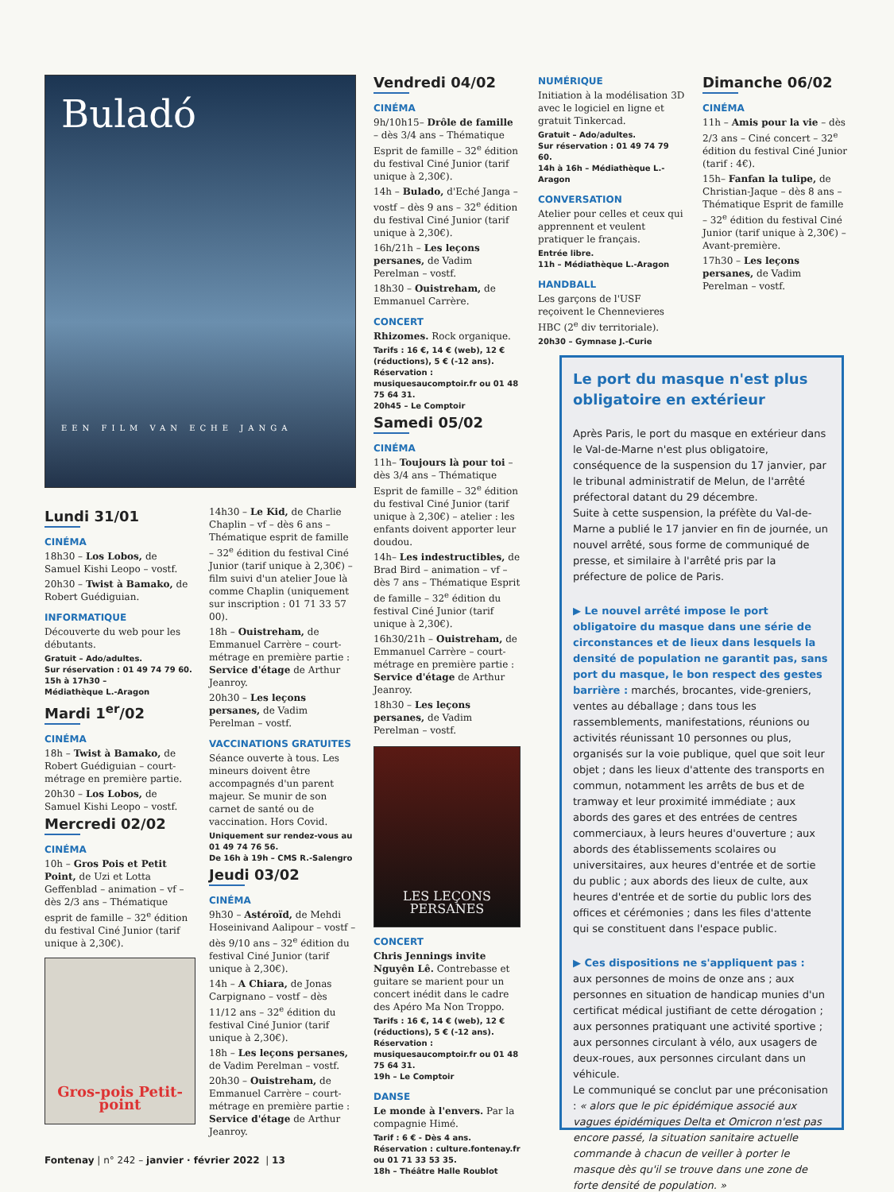Buladó
EEN FILM VAN ECHE JANGA
Lundi 31/01
CINÉMA
18h30 – Los Lobos, de Samuel Kishi Leopo – vostf.
20h30 – Twist à Bamako, de Robert Guédiguian.
INFORMATIQUE
Découverte du web pour les débutants.
Gratuit – Ado/adultes.
Sur réservation : 01 49 74 79 60.
15h à 17h30 –
Médiathèque L.-Aragon
Mardi 1<sup>er</sup>/02
CINÉMA
18h – Twist à Bamako, de Robert Guédiguian – court-métrage en première partie.
20h30 – Los Lobos, de Samuel Kishi Leopo – vostf.
Mercredi 02/02
CINÉMA
10h – Gros Pois et Petit Point, de Uzi et Lotta Geffenblad – animation – vf – dès 2/3 ans – Thématique esprit de famille – 32<sup>e</sup> édition du festival Ciné Junior (tarif unique à 2,30€).
Gros-pois Petit-point
14h30 – Le Kid, de Charlie Chaplin – vf – dès 6 ans – Thématique esprit de famille – 32<sup>e</sup> édition du festival Ciné Junior (tarif unique à 2,30€) – film suivi d'un atelier Joue là comme Chaplin (uniquement sur inscription : 01 71 33 57 00).
18h – Ouistreham, de Emmanuel Carrère – court-métrage en première partie : Service d'étage de Arthur Jeanroy.
20h30 – Les leçons persanes, de Vadim Perelman – vostf.
VACCINATIONS GRATUITES
Séance ouverte à tous. Les mineurs doivent être accompagnés d'un parent majeur. Se munir de son carnet de santé ou de vaccination. Hors Covid.
Uniquement sur rendez-vous au 01 49 74 76 56.
De 16h à 19h – CMS R.-Salengro
Jeudi 03/02
CINÉMA
9h30 – Astéroïd, de Mehdi Hoseinivand Aalipour – vostf – dès 9/10 ans – 32<sup>e</sup> édition du festival Ciné Junior (tarif unique à 2,30€).
14h – A Chiara, de Jonas Carpignano – vostf – dès 11/12 ans – 32<sup>e</sup> édition du festival Ciné Junior (tarif unique à 2,30€).
18h – Les leçons persanes, de Vadim Perelman – vostf.
20h30 – Ouistreham, de Emmanuel Carrère – court-métrage en première partie : Service d'étage de Arthur Jeanroy.
Vendredi 04/02
CINÉMA
9h/10h15– Drôle de famille – dès 3/4 ans – Thématique Esprit de famille – 32<sup>e</sup> édition du festival Ciné Junior (tarif unique à 2,30€).
14h – Bulado, d'Eché Janga – vostf – dès 9 ans – 32<sup>e</sup> édition du festival Ciné Junior (tarif unique à 2,30€).
16h/21h – Les leçons persanes, de Vadim Perelman – vostf.
18h30 – Ouistreham, de Emmanuel Carrère.
CONCERT
Rhizomes. Rock organique.
Tarifs : 16 €, 14 € (web), 12 € (réductions), 5 € (-12 ans).
Réservation : musiquesaucomptoir.fr ou 01 48 75 64 31.
20h45 – Le Comptoir
Samedi 05/02
CINÉMA
11h– Toujours là pour toi – dès 3/4 ans – Thématique Esprit de famille – 32<sup>e</sup> édition du festival Ciné Junior (tarif unique à 2,30€) – atelier : les enfants doivent apporter leur doudou.
14h– Les indestructibles, de Brad Bird – animation – vf – dès 7 ans – Thématique Esprit de famille – 32<sup>e</sup> édition du festival Ciné Junior (tarif unique à 2,30€).
16h30/21h – Ouistreham, de Emmanuel Carrère – court-métrage en première partie : Service d'étage de Arthur Jeanroy.
18h30 – Les leçons persanes, de Vadim Perelman – vostf.
LES LEÇONS PERSANES
CONCERT
Chris Jennings invite Nguyên Lê. Contrebasse et guitare se marient pour un concert inédit dans le cadre des Apéro Ma Non Troppo.
Tarifs : 16 €, 14 € (web), 12 € (réductions), 5 € (-12 ans).
Réservation : musiquesaucomptoir.fr ou 01 48 75 64 31.
19h – Le Comptoir
DANSE
Le monde à l'envers. Par la compagnie Himé.
Tarif : 6 € - Dès 4 ans.
Réservation : culture.fontenay.fr ou 01 71 33 53 35.
18h – Théâtre Halle Roublot
NUMÉRIQUE
Initiation à la modélisation 3D avec le logiciel en ligne et gratuit Tinkercad.
Gratuit – Ado/adultes.
Sur réservation : 01 49 74 79 60.
14h à 16h – Médiathèque L.-Aragon
CONVERSATION
Atelier pour celles et ceux qui apprennent et veulent pratiquer le français.
Entrée libre.
11h – Médiathèque L.-Aragon
HANDBALL
Les garçons de l'USF reçoivent le Chennevieres HBC (2<sup>e</sup> div territoriale).
20h30 – Gymnase J.-Curie
Dimanche 06/02
CINÉMA
11h – Amis pour la vie – dès 2/3 ans – Ciné concert – 32<sup>e</sup> édition du festival Ciné Junior (tarif : 4€).
15h– Fanfan la tulipe, de Christian-Jaque – dès 8 ans – Thématique Esprit de famille – 32<sup>e</sup> édition du festival Ciné Junior (tarif unique à 2,30€) – Avant-première.
17h30 – Les leçons persanes, de Vadim Perelman – vostf.
Le port du masque n'est plus obligatoire en extérieur
Après Paris, le port du masque en extérieur dans le Val-de-Marne n'est plus obligatoire, conséquence de la suspension du 17 janvier, par le tribunal administratif de Melun, de l'arrêté préfectoral datant du 29 décembre.
Suite à cette suspension, la préfète du Val-de-Marne a publié le 17 janvier en fin de journée, un nouvel arrêté, sous forme de communiqué de presse, et similaire à l'arrêté pris par la préfecture de police de Paris.
▶ Le nouvel arrêté impose le port obligatoire du masque dans une série de circonstances et de lieux dans lesquels la densité de population ne garantit pas, sans port du masque, le bon respect des gestes barrière : marchés, brocantes, vide-greniers, ventes au déballage ; dans tous les rassemblements, manifestations, réunions ou activités réunissant 10 personnes ou plus, organisés sur la voie publique, quel que soit leur objet ; dans les lieux d'attente des transports en commun, notamment les arrêts de bus et de tramway et leur proximité immédiate ; aux abords des gares et des entrées de centres commerciaux, à leurs heures d'ouverture ; aux abords des établissements scolaires ou universitaires, aux heures d'entrée et de sortie du public ; aux abords des lieux de culte, aux heures d'entrée et de sortie du public lors des offices et cérémonies ; dans les files d'attente qui se constituent dans l'espace public.
▶ Ces dispositions ne s'appliquent pas :
aux personnes de moins de onze ans ; aux personnes en situation de handicap munies d'un certificat médical justifiant de cette dérogation ; aux personnes pratiquant une activité sportive ; aux personnes circulant à vélo, aux usagers de deux-roues, aux personnes circulant dans un véhicule.
Le communiqué se conclut par une préconisation : « alors que le pic épidémique associé aux vagues épidémiques Delta et Omicron n'est pas encore passé, la situation sanitaire actuelle commande à chacun de veiller à porter le masque dès qu'il se trouve dans une zone de forte densité de population. »
Fontenay | n° 242 – janvier · février 2022 | 13